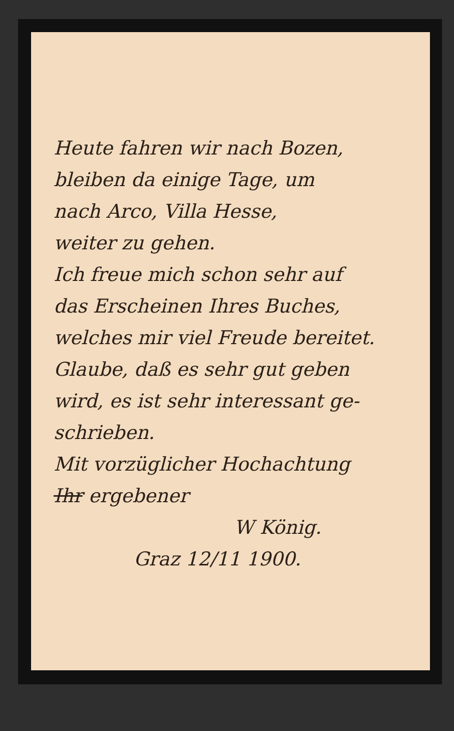Heute fahren wir nach Bozen,
bleiben da einige Tage, um
nach Arco, Villa Hesse,
weiter zu gehen.
Ich freue mich schon sehr auf
das Erscheinen Ihres Buches,
welches mir viel Freude bereitet.
Glaube, daß es sehr gut geben
wird, es ist sehr interessant ge-
schrieben.
Mit vorzüglicher Hochachtung
Ihr ergebener
W König.
Graz 12/11 1900.